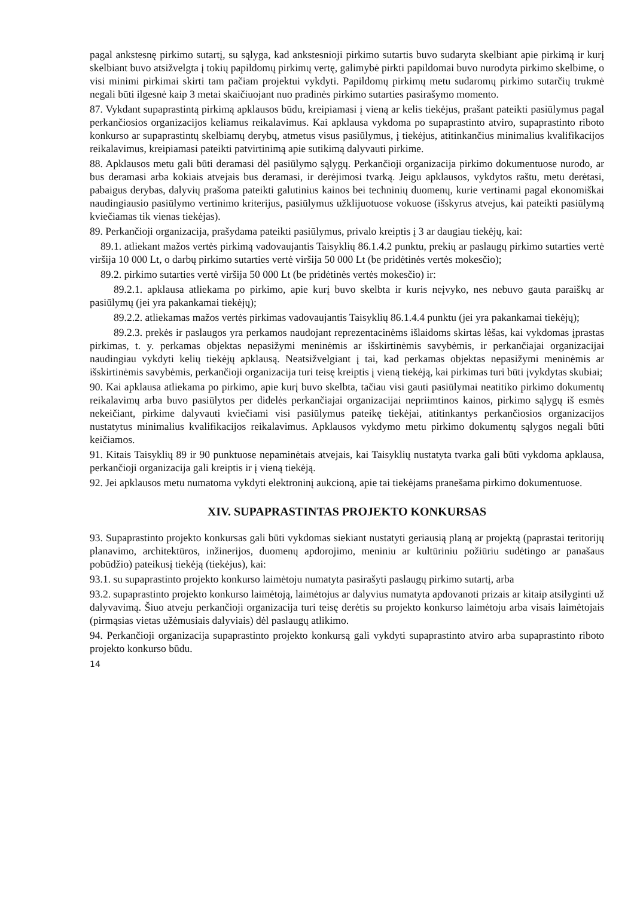pagal ankstesnę pirkimo sutartį, su sąlyga, kad ankstesnioji pirkimo sutartis buvo sudaryta skelbiant apie pirkimą ir kurį skelbiant buvo atsižvelgta į tokių papildomų pirkimų vertę, galimybė pirkti papildomai buvo nurodyta pirkimo skelbime, o visi minimi pirkimai skirti tam pačiam projektui vykdyti. Papildomų pirkimų metu sudaromų pirkimo sutarčių trukmė negali būti ilgesnė kaip 3 metai skaičiuojant nuo pradinės pirkimo sutarties pasirašymo momento.
87. Vykdant supaprastintą pirkimą apklausos būdu, kreipiamasi į vieną ar kelis tiekėjus, prašant pateikti pasiūlymus pagal perkančiosios organizacijos keliamus reikalavimus. Kai apklausa vykdoma po supaprastinto atviro, supaprastinto riboto konkurso ar supaprastintų skelbiamų derybų, atmetus visus pasiūlymus, į tiekėjus, atitinkančius minimalius kvalifikacijos reikalavimus, kreipiamasi pateikti patvirtinimą apie sutikimą dalyvauti pirkime.
88. Apklausos metu gali būti deramasi dėl pasiūlymo sąlygų. Perkančioji organizacija pirkimo dokumentuose nurodo, ar bus deramasi arba kokiais atvejais bus deramasi, ir derėjimosi tvarką. Jeigu apklausos, vykdytos raštu, metu derėtasi, pabaigus derybas, dalyvių prašoma pateikti galutinius kainos bei techninių duomenų, kurie vertinami pagal ekonomiškai naudingiausio pasiūlymo vertinimo kriterijus, pasiūlymus užklijuotuose vokuose (išskyrus atvejus, kai pateikti pasiūlymą kviečiamas tik vienas tiekėjas).
89. Perkančioji organizacija, prašydama pateikti pasiūlymus, privalo kreiptis į 3 ar daugiau tiekėjų, kai:
89.1. atliekant mažos vertės pirkimą vadovaujantis Taisyklių 86.1.4.2 punktu, prekių ar paslaugų pirkimo sutarties vertė viršija 10 000 Lt, o darbų pirkimo sutarties vertė viršija 50 000 Lt (be pridėtinės vertės mokesčio);
89.2. pirkimo sutarties vertė viršija 50 000 Lt (be pridėtinės vertės mokesčio) ir:
89.2.1. apklausa atliekama po pirkimo, apie kurį buvo skelbta ir kuris neįvyko, nes nebuvo gauta paraiškų ar pasiūlymų (jei yra pakankamai tiekėjų);
89.2.2. atliekamas mažos vertės pirkimas vadovaujantis Taisyklių 86.1.4.4 punktu (jei yra pakankamai tiekėjų);
89.2.3. prekės ir paslaugos yra perkamos naudojant reprezentacinėms išlaidoms skirtas lėšas, kai vykdomas įprastas pirkimas, t. y. perkamas objektas nepasižymi meninėmis ar išskirtinėmis savybėmis, ir perkančiajai organizacijai naudingiau vykdyti kelių tiekėjų apklausą. Neatsižvelgiant į tai, kad perkamas objektas nepasižymi meninėmis ar išskirtinėmis savybėmis, perkančioji organizacija turi teisę kreiptis į vieną tiekėją, kai pirkimas turi būti įvykdytas skubiai;
90. Kai apklausa atliekama po pirkimo, apie kurį buvo skelbta, tačiau visi gauti pasiūlymai neatitiko pirkimo dokumentų reikalavimų arba buvo pasiūlytos per didelės perkančiajai organizacijai nepriimtinos kainos, pirkimo sąlygų iš esmės nekeičiant, pirkime dalyvauti kviečiami visi pasiūlymus pateikę tiekėjai, atitinkantys perkančiosios organizacijos nustatytus minimalius kvalifikacijos reikalavimus. Apklausos vykdymo metu pirkimo dokumentų sąlygos negali būti keičiamos.
91. Kitais Taisyklių 89 ir 90 punktuose nepaminėtais atvejais, kai Taisyklių nustatyta tvarka gali būti vykdoma apklausa, perkančioji organizacija gali kreiptis ir į vieną tiekėją.
92. Jei apklausos metu numatoma vykdyti elektroninį aukcioną, apie tai tiekėjams pranešama pirkimo dokumentuose.
XIV. SUPAPRASTINTAS PROJEKTO KONKURSAS
93. Supaprastinto projekto konkursas gali būti vykdomas siekiant nustatyti geriausią planą ar projektą (paprastai teritorijų planavimo, architektūros, inžinerijos, duomenų apdorojimo, meniniu ar kultūriniu požiūriu sudėtingo ar panašaus pobūdžio) pateikusį tiekėją (tiekėjus), kai:
93.1. su supaprastinto projekto konkurso laimėtoju numatyta pasirašyti paslaugų pirkimo sutartį, arba
93.2. supaprastinto projekto konkurso laimėtoją, laimėtojus ar dalyvius numatyta apdovanoti prizais ar kitaip atsilyginti už dalyvavimą. Šiuo atveju perkančioji organizacija turi teisę derėtis su projekto konkurso laimėtoju arba visais laimėtojais (pirmąsias vietas užėmusiais dalyviais) dėl paslaugų atlikimo.
94. Perkančioji organizacija supaprastinto projekto konkursą gali vykdyti supaprastinto atviro arba supaprastinto riboto projekto konkurso būdu.
14